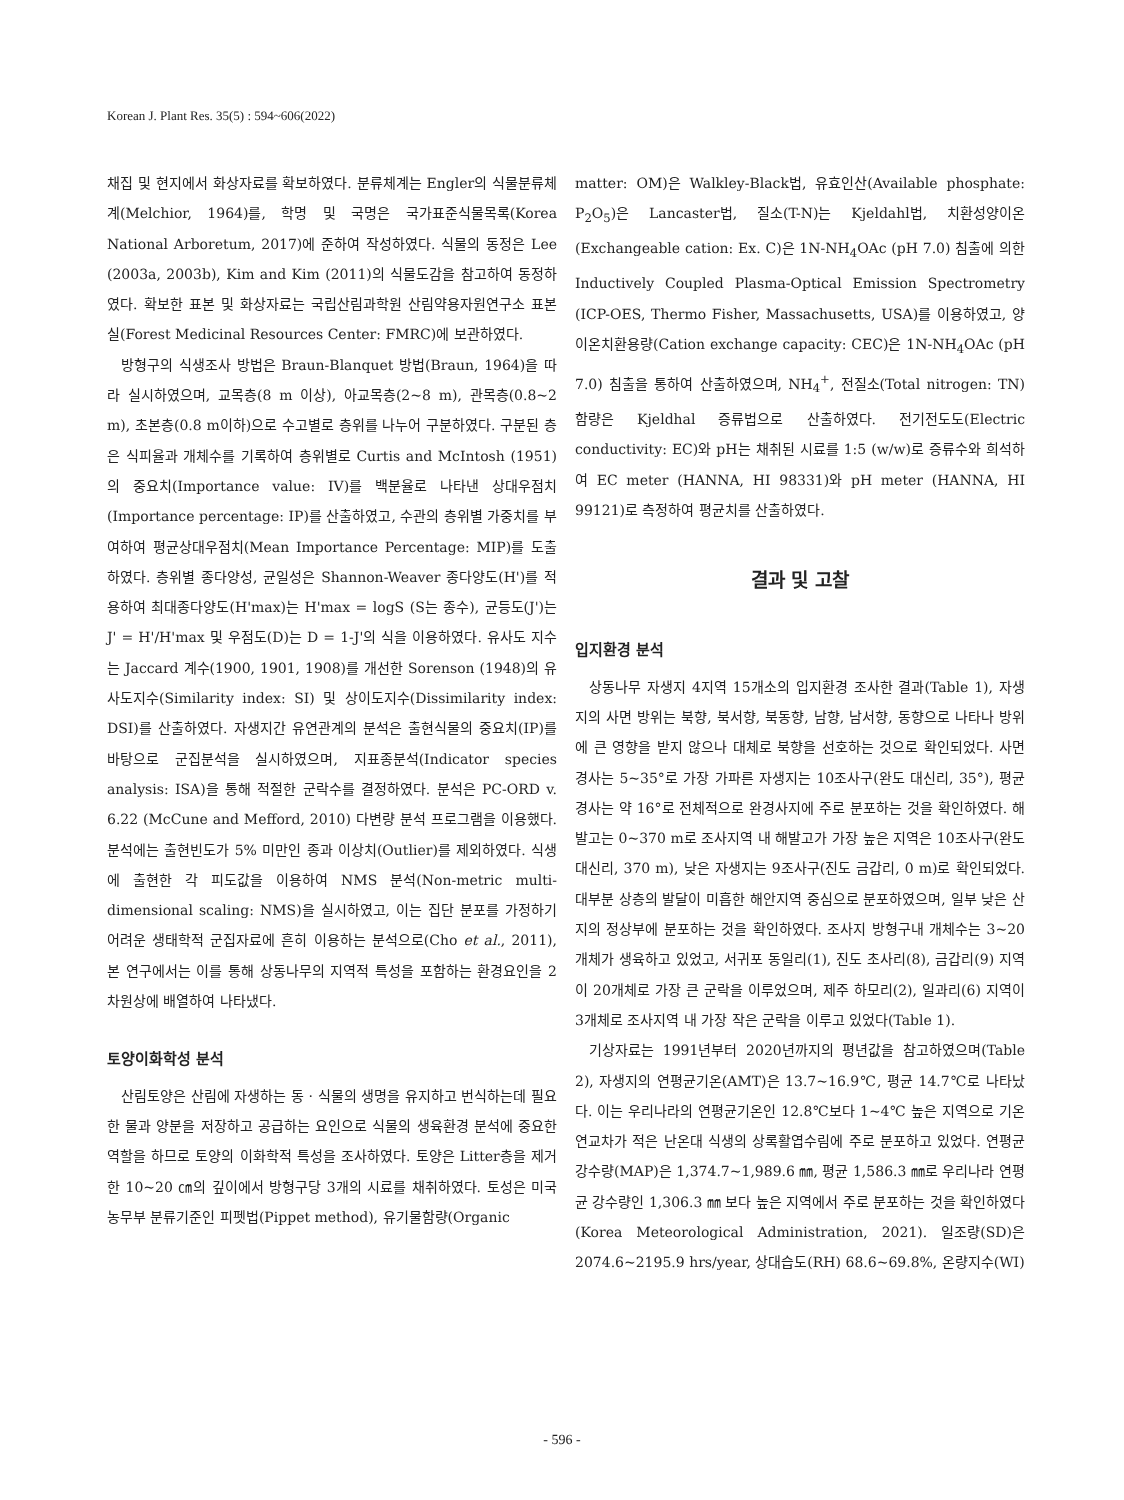Korean J. Plant Res. 35(5) : 594~606(2022)
채집 및 현지에서 화상자료를 확보하였다. 분류체계는 Engler의 식물분류체계(Melchior, 1964)를, 학명 및 국명은 국가표준식물목록(Korea National Arboretum, 2017)에 준하여 작성하였다. 식물의 동정은 Lee (2003a, 2003b), Kim and Kim (2011)의 식물도감을 참고하여 동정하였다. 확보한 표본 및 화상자료는 국립산림과학원 산림약용자원연구소 표본실(Forest Medicinal Resources Center: FMRC)에 보관하였다.
방형구의 식생조사 방법은 Braun-Blanquet 방법(Braun, 1964)을 따라 실시하였으며, 교목층(8 m 이상), 아교목층(2~8 m), 관목층(0.8~2 m), 초본층(0.8 m이하)으로 수고별로 층위를 나누어 구분하였다. 구분된 층은 식피율과 개체수를 기록하여 층위별로 Curtis and McIntosh (1951)의 중요치(Importance value: IV)를 백분율로 나타낸 상대우점치(Importance percentage: IP)를 산출하였고, 수관의 층위별 가중치를 부여하여 평균상대우점치(Mean Importance Percentage: MIP)를 도출하였다. 층위별 종다양성, 균일성은 Shannon-Weaver 종다양도(H')를 적용하여 최대종다양도(H'max)는 H'max = logS (S는 종수), 균등도(J')는 J' = H'/H'max 및 우점도(D)는 D = 1-J'의 식을 이용하였다. 유사도 지수는 Jaccard 계수(1900, 1901, 1908)를 개선한 Sorenson (1948)의 유사도지수(Similarity index: SI) 및 상이도지수(Dissimilarity index: DSI)를 산출하였다. 자생지간 유연관계의 분석은 출현식물의 중요치(IP)를 바탕으로 군집분석을 실시하였으며, 지표종분석(Indicator species analysis: ISA)을 통해 적절한 군락수를 결정하였다. 분석은 PC-ORD v. 6.22 (McCune and Mefford, 2010) 다변량 분석 프로그램을 이용했다. 분석에는 출현빈도가 5% 미만인 종과 이상치(Outlier)를 제외하였다. 식생에 출현한 각 피도값을 이용하여 NMS 분석(Non-metric multi-dimensional scaling: NMS)을 실시하였고, 이는 집단 분포를 가정하기 어려운 생태학적 군집자료에 흔히 이용하는 분석으로(Cho et al., 2011), 본 연구에서는 이를 통해 상동나무의 지역적 특성을 포함하는 환경요인을 2차원상에 배열하여 나타냈다.
토양이화학성 분석
산림토양은 산림에 자생하는 동 · 식물의 생명을 유지하고 번식하는데 필요한 물과 양분을 저장하고 공급하는 요인으로 식물의 생육환경 분석에 중요한 역할을 하므로 토양의 이화학적 특성을 조사하였다. 토양은 Litter층을 제거한 10~20 ㎝의 깊이에서 방형구당 3개의 시료를 채취하였다. 토성은 미국 농무부 분류기준인 피펫법(Pippet method), 유기물함량(Organic
matter: OM)은 Walkley-Black법, 유효인산(Available phosphate: P<sub>2</sub>O<sub>5</sub>)은 Lancaster법, 질소(T-N)는 Kjeldahl법, 치환성양이온(Exchangeable cation: Ex. C)은 1N-NH<sub>4</sub>OAc (pH 7.0) 침출에 의한 Inductively Coupled Plasma-Optical Emission Spectrometry (ICP-OES, Thermo Fisher, Massachusetts, USA)를 이용하였고, 양이온치환용량(Cation exchange capacity: CEC)은 1N-NH<sub>4</sub>OAc (pH 7.0) 침출을 통하여 산출하였으며, NH<sub>4</sub><sup>+</sup>, 전질소(Total nitrogen: TN) 함량은 Kjeldhal 증류법으로 산출하였다. 전기전도도(Electric conductivity: EC)와 pH는 채취된 시료를 1:5 (w/w)로 증류수와 희석하여 EC meter (HANNA, HI 98331)와 pH meter (HANNA, HI 99121)로 측정하여 평균치를 산출하였다.
결과 및 고찰
입지환경 분석
상동나무 자생지 4지역 15개소의 입지환경 조사한 결과(Table 1), 자생지의 사면 방위는 북향, 북서향, 북동향, 남향, 남서향, 동향으로 나타나 방위에 큰 영향을 받지 않으나 대체로 북향을 선호하는 것으로 확인되었다. 사면 경사는 5~35°로 가장 가파른 자생지는 10조사구(완도 대신리, 35°), 평균 경사는 약 16°로 전체적으로 완경사지에 주로 분포하는 것을 확인하였다. 해발고는 0~370 m로 조사지역 내 해발고가 가장 높은 지역은 10조사구(완도 대신리, 370 m), 낮은 자생지는 9조사구(진도 금갑리, 0 m)로 확인되었다. 대부분 상층의 발달이 미흡한 해안지역 중심으로 분포하였으며, 일부 낮은 산지의 정상부에 분포하는 것을 확인하였다. 조사지 방형구내 개체수는 3~20개체가 생육하고 있었고, 서귀포 동일리(1), 진도 초사리(8), 금갑리(9) 지역이 20개체로 가장 큰 군락을 이루었으며, 제주 하모리(2), 일과리(6) 지역이 3개체로 조사지역 내 가장 작은 군락을 이루고 있었다(Table 1).
기상자료는 1991년부터 2020년까지의 평년값을 참고하였으며(Table 2), 자생지의 연평균기온(AMT)은 13.7~16.9℃, 평균 14.7℃로 나타났다. 이는 우리나라의 연평균기온인 12.8℃보다 1~4℃ 높은 지역으로 기온연교차가 적은 난온대 식생의 상록활엽수림에 주로 분포하고 있었다. 연평균강수량(MAP)은 1,374.7~1,989.6 ㎜, 평균 1,586.3 ㎜로 우리나라 연평균 강수량인 1,306.3 ㎜ 보다 높은 지역에서 주로 분포하는 것을 확인하였다(Korea Meteorological Administration, 2021). 일조량(SD)은 2074.6~2195.9 hrs/year, 상대습도(RH) 68.6~69.8%, 온량지수(WI)
- 596 -